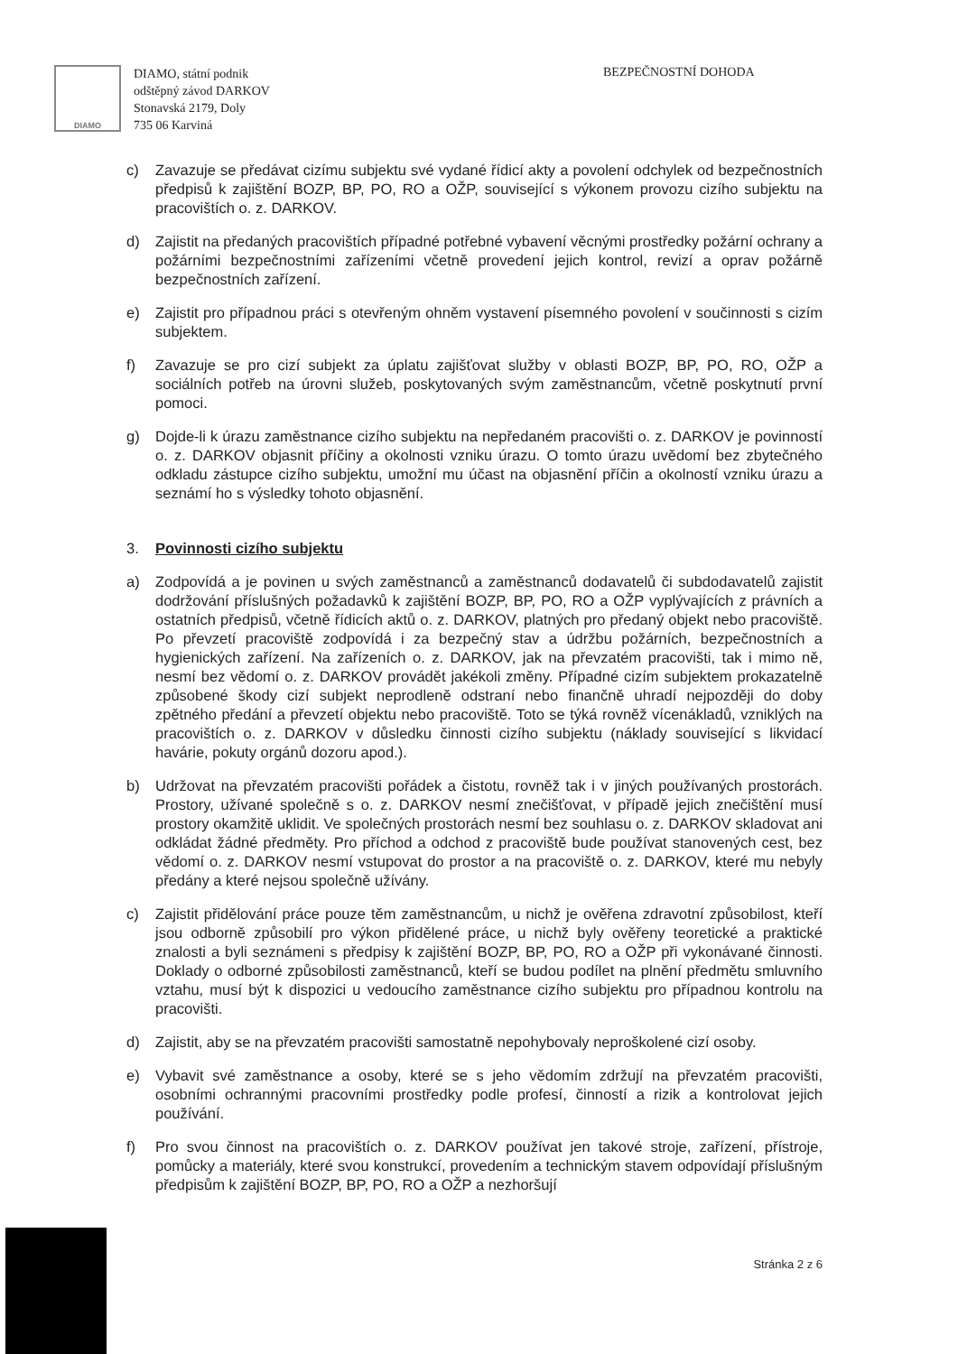DIAMO
DIAMO, státní podnik
odštěpný závod DARKOV
Stonavská 2179, Doly
735 06 Karviná
BEZPEČNOSTNÍ DOHODA
c) Zavazuje se předávat cizímu subjektu své vydané řídicí akty a povolení odchylek od bezpečnostních předpisů k zajištění BOZP, BP, PO, RO a OŽP, související s výkonem provozu cizího subjektu na pracovištích o. z. DARKOV.
d) Zajistit na předaných pracovištích případné potřebné vybavení věcnými prostředky požární ochrany a požárními bezpečnostními zařízeními včetně provedení jejich kontrol, revizí a oprav požárně bezpečnostních zařízení.
e) Zajistit pro případnou práci s otevřeným ohněm vystavení písemného povolení v součinnosti s cizím subjektem.
f) Zavazuje se pro cizí subjekt za úplatu zajišťovat služby v oblasti BOZP, BP, PO, RO, OŽP a sociálních potřeb na úrovni služeb, poskytovaných svým zaměstnancům, včetně poskytnutí první pomoci.
g) Dojde-li k úrazu zaměstnance cizího subjektu na nepředaném pracovišti o. z. DARKOV je povinností o. z. DARKOV objasnit příčiny a okolnosti vzniku úrazu. O tomto úrazu uvědomí bez zbytečného odkladu zástupce cizího subjektu, umožní mu účast na objasnění příčin a okolností vzniku úrazu a seznámí ho s výsledky tohoto objasnění.
3. Povinnosti cizího subjektu
a) Zodpovídá a je povinen u svých zaměstnanců a zaměstnanců dodavatelů či subdodavatelů zajistit dodržování příslušných požadavků k zajištění BOZP, BP, PO, RO a OŽP vyplývajících z právních a ostatních předpisů, včetně řídicích aktů o. z. DARKOV, platných pro předaný objekt nebo pracoviště. Po převzetí pracoviště zodpovídá i za bezpečný stav a údržbu požárních, bezpečnostních a hygienických zařízení. Na zařízeních o. z. DARKOV, jak na převzatém pracovišti, tak i mimo ně, nesmí bez vědomí o. z. DARKOV provádět jakékoli změny. Případné cizím subjektem prokazatelně způsobené škody cizí subjekt neprodleně odstraní nebo finančně uhradí nejpozději do doby zpětného předání a převzetí objektu nebo pracoviště. Toto se týká rovněž vícenákladů, vzniklých na pracovištích o. z. DARKOV v důsledku činnosti cizího subjektu (náklady související s likvidací havárie, pokuty orgánů dozoru apod.).
b) Udržovat na převzatém pracovišti pořádek a čistotu, rovněž tak i v jiných používaných prostorách. Prostory, užívané společně s o. z. DARKOV nesmí znečišťovat, v případě jejich znečištění musí prostory okamžitě uklidit. Ve společných prostorách nesmí bez souhlasu o. z. DARKOV skladovat ani odkládat žádné předměty. Pro příchod a odchod z pracoviště bude používat stanovených cest, bez vědomí o. z. DARKOV nesmí vstupovat do prostor a na pracoviště o. z. DARKOV, které mu nebyly předány a které nejsou společně užívány.
c) Zajistit přidělování práce pouze těm zaměstnancům, u nichž je ověřena zdravotní způsobilost, kteří jsou odborně způsobilí pro výkon přidělené práce, u nichž byly ověřeny teoretické a praktické znalosti a byli seznámeni s předpisy k zajištění BOZP, BP, PO, RO a OŽP při vykonávané činnosti. Doklady o odborné způsobilosti zaměstnanců, kteří se budou podílet na plnění předmětu smluvního vztahu, musí být k dispozici u vedoucího zaměstnance cizího subjektu pro případnou kontrolu na pracovišti.
d) Zajistit, aby se na převzatém pracovišti samostatně nepohybovaly neproškolené cizí osoby.
e) Vybavit své zaměstnance a osoby, které se s jeho vědomím zdržují na převzatém pracovišti, osobními ochrannými pracovními prostředky podle profesí, činností a rizik a kontrolovat jejich používání.
f) Pro svou činnost na pracovištích o. z. DARKOV používat jen takové stroje, zařízení, přístroje, pomůcky a materiály, které svou konstrukcí, provedením a technickým stavem odpovídají příslušným předpisům k zajištění BOZP, BP, PO, RO a OŽP a nezhoršují
Stránka 2 z 6